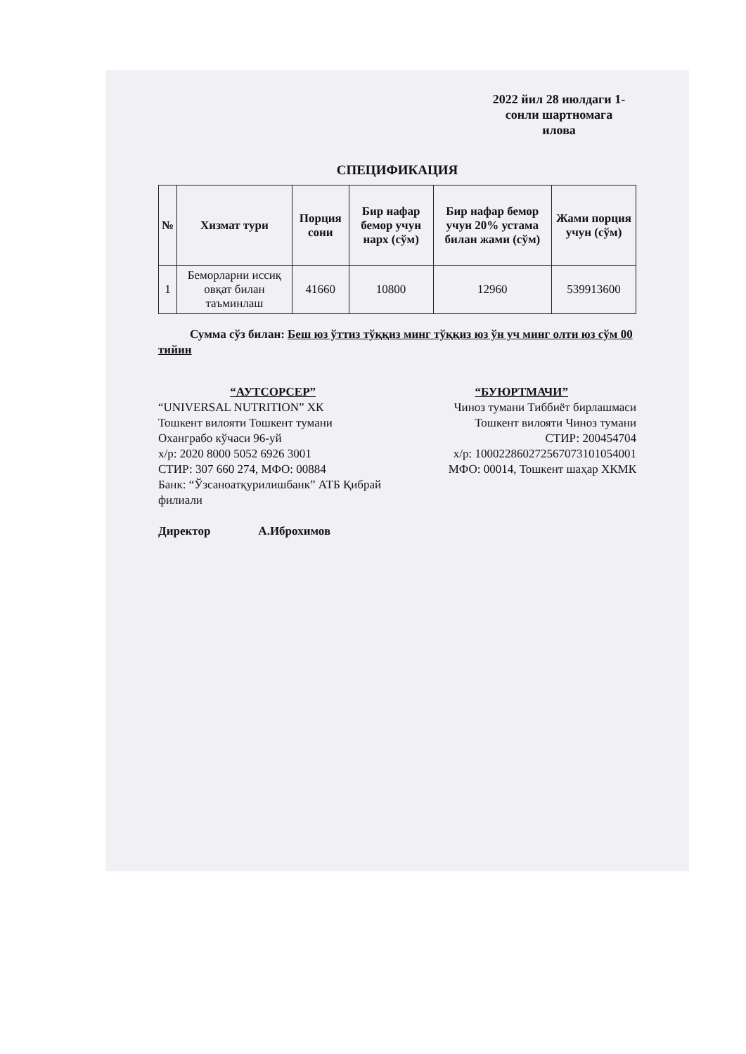2022 йил 28 июлдаги 1-сонли шартномага илова
СПЕЦИФИКАЦИЯ
| № | Хизмат тури | Порция сони | Бир нафар бемор учун нарх (сўм) | Бир нафар бемор учун 20% устама билан жами (сўм) | Жами порция учун (сўм) |
| --- | --- | --- | --- | --- | --- |
| 1 | Беморларни иссиқ овқат билан таъминлаш | 41660 | 10800 | 12960 | 539913600 |
Сумма сўз билан: Беш юз ўттиз тўққиз минг тўққиз юз ўн уч минг олти юз сўм 00 тийин
“АУТСОРСЕР”
“UNIVERSAL NUTRITION” ХК
Тошкент вилояти Тошкент тумани Оханграбо кўчаси 96-уй
х/р: 2020 8000 5052 6926 3001
СТИР: 307 660 274, МФО: 00884
Банк: “Ўзсаноатқурилишбанк” АТБ Қибрай филиали
Директор А.Иброхимов
“БУЮРТМАЧИ”
Чиноз тумани Тиббиёт бирлашмаси
Тошкент вилояти Чиноз тумани
СТИР: 200454704
х/р: 100022860272567073101054001
МФО: 00014, Тошкент шаҳар ХКМК